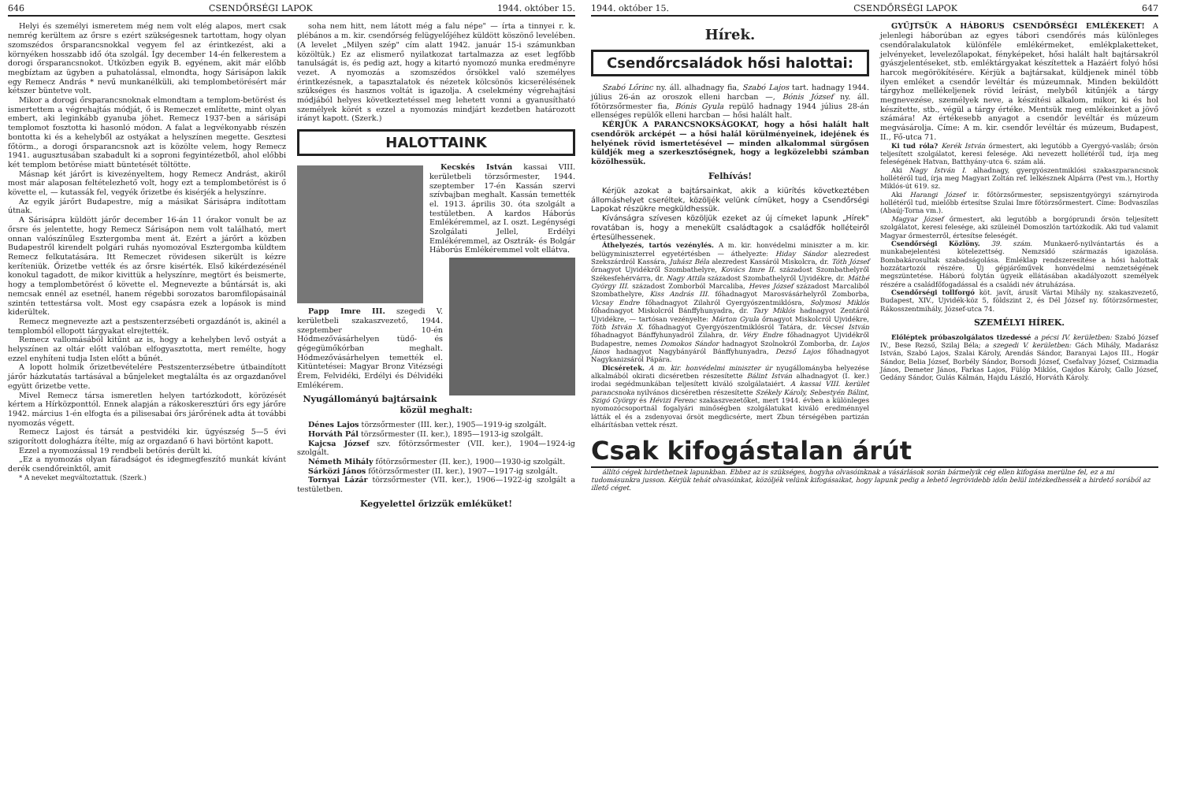646 CSENDŐRSÉGI LAPOK 1944. október 15.
Helyi és személyi ismeretem még nem volt elég alapos, mert csak nemrég kerültem az őrsre s ezért szükségesnek tartottam, hogy olyan szomszédos őrsparancsnokkal vegyem fel az érintkezést, aki a környéken hosszabb idő óta szolgál. Így december 14-én felkerestem a dorogi őrsparancsnokot. Útközben egyik B. egyénem, akit már előbb megbíztam az ügyben a puhatolással, elmondta, hogy Sárisápon lakik egy Remecz András * nevű munkanélküli, aki templombetörésért már kétszer büntetve volt.
Mikor a dorogi őrsparancsnoknak elmondtam a templom-betörést és ismertettem a végrehajtás módját, ő is Remeczet említette, mint olyan embert, aki leginkább gyanuba jöhet. Remecz 1937-ben a sárisápi templomot fosztotta ki hasonló módon. A falat a legvékonyabb részén bontotta ki és a kehelyből az ostyákat a helyszínen megette. Gesztesi főtörm., a dorogi őrsparancsnok azt is közölte velem, hogy Remecz 1941. augusztusában szabadult ki a soproni fegyintézetből, ahol előbbi két templom betörése miatt büntetését töltötte.
Másnap két járőrt is kivezényeltem, hogy Remecz Andrást, akiről most már alaposan feltételezhető volt, hogy ezt a templombetörést is ő követte el, — kutassák fel, vegyék őrizetbe és kisérjék a helyszínre.
Az egyik járőrt Budapestre, míg a másikat Sárisápra indítottam útnak.
A Sárisápra küldött járőr december 16-án 11 órakor vonult be az őrsre és jelentette, hogy Remecz Sárisápon nem volt található, mert onnan valószínűleg Esztergomba ment át. Ezért a járőrt a közben Budapestről kirendelt polgári ruhás nyomozóval Esztergomba küldtem Remecz felkutatására. Itt Remeczet rövidesen sikerült is kézre keríteniük. Őrizetbe vették és az őrsre kisérték. Első kikérdezésénél konokul tagadott, de mikor kivittük a helyszínre, megtört és beismerte, hogy a templombetörést ő követte el. Megnevezte a bűntársát is, aki nemcsak ennél az esetnél, hanem régebbi sorozatos baromfilopásainál szintén tettestársa volt. Most egy csapásra ezek a lopások is mind kiderültek.
Remecz megnevezte azt a pestszenterzsébeti orgazdánót is, akinél a templomból ellopott tárgyakat elrejtették.
Remecz vallomásából kitűnt az is, hogy a kehelyben levő ostyát a helyszínen az oltár előtt valóban elfogyasztotta, mert remélte, hogy ezzel enyhíteni tudja Isten előtt a bűnét.
A lopott holmik őrizetbevételére Pestszenterzsébetre útbaindított járőr házkutatás tartásával a bűnjeleket megtalálta és az orgazdanővel együtt őrizetbe vette.
Mivel Remecz társa ismeretlen helyen tartózkodott, körözését kértem a Hírközponttól. Ennek alapján a rákoskeresztúri őrs egy járőre 1942. március 1-én elfogta és a pilisesabai őrs járőrének adta át további nyomozás végett.
Remecz Lajost és társát a pestvidéki kir. ügyészség 5—5 évi szigorított dologházra ítélte, míg az orgazdanő 6 havi börtönt kapott.
Ezzel a nyomozással 19 rendbeli betörés derült ki.
„Ez a nyomozás olyan fáradságot és idegmegfeszítő munkát kívánt derék csendőreinktől, amit
* A neveket megváltoztattuk. (Szerk.)
soha nem hitt, nem látott még a falu népe" — írta a tinnyei r. k. plébános a m. kir. csendőrség felügyelőjéhez küldött köszönő levelében. (A levelet „Milyen szép" cím alatt 1942. január 15-i számunkban közöltük.) Ez az elismerő nyilatkozat tartalmazza az eset legfőbb tanulságát is, és pedig azt, hogy a kitartó nyomozó munka eredményre vezet. A nyomozás a szomszédos őrsökkel való személyes érintkezésnek, a tapasztalatok és nézetek kölcsönös kicserélésének szükséges és hasznos voltát is igazolja. A cselekmény végrehajtási módjából helyes következtetéssel meg lehetett vonni a gyanusítható személyek körét s ezzel a nyomozás mindjárt kezdetben határozott irányt kapott. (Szerk.)
HALOTTAINK
Kecskés István kassai VIII. kerületbeli törzsőrmester, 1944. szeptember 17-én Kassán szervi szívbajban meghalt. Kassán temették el. 1913. április 30. óta szolgált a testületben. A kardos Háborús Emlékéremmel, az I. oszt. Legénységi Szolgálati Jellel, Erdélyi Emlékéremmel, az Osztrák- és Bolgár Háborús Emlékéremmel volt ellátva.
Papp Imre III. szegedi V. kerületbeli szakaszvezető, 1944. szeptember 10-én Hódmezővásárhelyen tüdő- és gégegümőkórban meghalt. Hódmezővásárhelyen temették el. Kitüntetései: Magyar Bronz Vitézségi Érem, Felvidéki, Erdélyi és Délvidéki Emlékérem.
Nyugállományú bajtársaink közül meghalt:
Dénes Lajos törzsőrmester (III. ker.), 1905—1919-ig szolgált.
Horváth Pál törzsőrmester (II. ker.), 1895—1913-ig szolgált.
Kajcsa József szv. főtörzsőrmester (VII. ker.), 1904—1924-ig szolgált.
Németh Mihály főtörzsőrmester (II. ker.), 1900—1930-ig szolgált.
Sárközi János főtörzsőrmester (II. ker.), 1907—1917-ig szolgált.
Tornyai Lázár törzsőrmester (VII. ker.), 1906—1922-ig szolgált a testületben.
Kegyelettel őrizzük emléküket!
1944. október 15. CSENDŐRSÉGI LAPOK 647
Hírek.
Csendőrcsaládok hősi halottai:
Szabó Lőrinc ny. áll. alhadnagy fia, Szabó Lajos tart. hadnagy 1944. július 26-án az oroszok elleni harcban —, Bónis József ny. áll. főtörzsőrmester fia, Bónis Gyula repülő hadnagy 1944 július 28-án ellenséges repülők elleni harcban — hősi halált halt.
KÉRJÜK A PARANCSNOKSÁGOKAT, hogy a hősi halált halt csendőrök arcképét — a hősi halál körülményeinek, idejének és helyének rövid ismertetésével — minden alkalommal sürgősen küldjék meg a szerkesztőségnek, hogy a legközelebbi számban közölhessük.
Felhívás!
Kérjük azokat a bajtársainkat, akik a kiürítés következtében állomáshelyet cseréltek, közöljék velünk címüket, hogy a Csendőrségi Lapokat részükre megküldhessük.
Kívánságra szívesen közöljük ezeket az új címeket lapunk „Hírek" rovatában is, hogy a menekült családtagok a családfők holléteiről értesülhessenek.
Áthelyezés, tartós vezénylés. A m. kir. honvédelmi miniszter a m. kir. belügyminiszterrel egyetértésben — áthelyezte: Hiday Sándor alezredest Szekszárdról Kassára, Juhász Béla alezredest Kassáról Miskolcra, dr. Tóth József őrnagyot Ujvidékről Szombathelyre, Kovács Imre II. századost Szombathelyről Székesfehérvárra, dr. Nagy Attila századost Szombathelyről Ujvidékre, dr. Máthé György III. századost Zomborból Marcaliba, Heves József századost Marcaliból Szombathelyre, Kiss András III. főhadnagyot Marosvásárhelyről Zomborba, Vicsay Endre főhadnagyot Zilahról Gyergyószentmiklósra, Solymosi Miklós főhadnagyot Miskolcról Bánffyhunyadra, dr. Tary Miklós hadnagyot Zentáról Ujvidékre, — tartósan vezényelte: Márton Gyula őrnagyot Miskolcról Ujvidékre, Tóth István X. főhadnagyot Gyergyószentmiklósról Tatára, dr. Vecsei István főhadnagyot Bánffyhunyadról Zilahra, dr. Véry Endre főhadnagyot Ujvidékről Budapestre, nemes Domokos Sándor hadnagyot Szolnokról Zomborba, dr. Lajos János hadnagyot Nagybányáról Bánffyhunyadra, Dezső Lajos főhadnagyot Nagykanizsáról Pápára.
Dicséretek. A m. kir. honvédelmi miniszter úr nyugállományba helyezése alkalmából okirati dicséretben részesítette Bálint István alhadnagyot (I. ker.) irodai segédmunkában teljesített kiváló szolgálataiért. A kassai VIII. kerület parancsnoka nyilvános dicséretben részesítette Székely Károly, Sebestyén Bálint, Szigó György és Hévizi Ferenc szakaszvezetőket, mert 1944. évben a különleges nyomozócsoportnál fogalyári minőségben szolgálatukat kiváló eredménnyel látták el és a zsdenyovai őrsöt megdicsérte, mert Zbun térségében partizán elhárításban vettek részt.
GYŰJTSÜK A HÁBORUS CSENDŐRSÉGI EMLÉKEKET! A jelenlegi háborúban az egyes tábori csendőrés más különleges csendőralakulatok különféle emlékérmeket, emlékplaketteket, jelvényeket, levelezőlapokat, fényképeket, hősi halált halt bajtársakról gyászjelentéseket, stb. emléktárgyakat készítettek a Hazáért folyó hősi harcok megörökítésére. Kérjük a bajtársakat, küldjenek minél több ilyen emléket a csendőr levéltár és múzeumnak. Minden beküldött tárgyhoz mellékeljenek rövid leírást, melyből kitűnjék a tárgy megnevezése, személyek neve, a készítési alkalom, mikor, ki és hol készítette, stb., végül a tárgy értéke. Mentsük meg emlékeinket a jövő számára! Az értékesebb anyagot a csendőr levéltár és múzeum megvásárolja. Címe: A m. kir. csendőr levéltár és múzeum, Budapest, II., Fő-utca 71.
Ki tud róla? Kerék István őrmestert, aki legutóbb a Gyergyó-vasláb; őrsön teljesített szolgálatot, keresi felesége. Aki nevezett hollétéről tud, írja meg feleségének Hatvan, Batthyány-utca 6. szám alá.
Aki Nagy István I. alhadnagy, gyergyószentmiklósi szakaszparancsnok hollétéről tud, írja meg Magyari Zoltán ref. lelkésznek Alpárra (Pest vm.), Horthy Miklós-út 619. sz.
Aki Harangi József ir. főtörzsőrmester, sepsiszentgyörgyi szárnyiroda hollétéről tud, mielőbb értesítse Szulai Imre főtörzsőrmestert. Címe: Bodvaszilas (Abaúj-Torna vm.).
Magyar József őrmestert, aki legutóbb a borgóprundi őrsön teljesített szolgálatot, keresi felesége, aki szüleinél Domoszlón tartózkodik. Aki tud valamit Magyar őrmesterről, értesítse feleségét.
Csendőrségi Közlöny. 39. szám. Munkaerő-nyilvántartás és a munkabejelentési kötelezettség. Nemzsidó származás igazolása. Bombakárosultak szabadságolása. Emléklap rendszeresítése a hősi halottak hozzátartozói részére. Új gépjárőművek honvédelmi nemzetségének megszüntetése. Háború folytán ügyeik ellátásában akadályozott személyek részére a családfőfogadással és a családi név átruházása.
Csendőrségi tollforgó köt. javít, árusít Vártai Mihály ny. szakaszvezető, Budapest, XIV., Ujvidék-köz 5, földszint 2, és Dél József ny. főtörzsőrmester, Rákosszentmihály, József-utca 74.
SZEMÉLYI HÍREK.
Előléptek próbaszolgálatos tizedessé a pécsi IV. kerületben: Szabó József IV., Bese Rezső, Szilaj Béla; a szegedi V. kerületben: Gách Mihály, Madarász István, Szabó Lajos, Szalai Károly, Arendás Sándor, Baranyai Lajos III., Hogár Sándor, Belia József, Borbély Sándor, Borsodi József, Csefalvay József, Csizmadia János, Demeter János, Farkas Lajos, Fülöp Miklós, Gajdos Károly, Gallo József, Gedány Sándor, Gulás Kálmán, Hajdu László, Horváth Károly.
Csak kifogástalan árút
állító cégek hirdethetnek lapunkban. Ebhez az is szükséges, hogyha olvasóinknak a vásárlások során bármelyik cég ellen kifogása merülne fel, ez a mi tudomásunkra jusson. Kérjük tehát olvasóinkat, közöljék velünk kifogásaikat, hogy lapunk pedig a lehető legrövidebb időn belül intézkedhessék a hirdető sorából az illető céget.